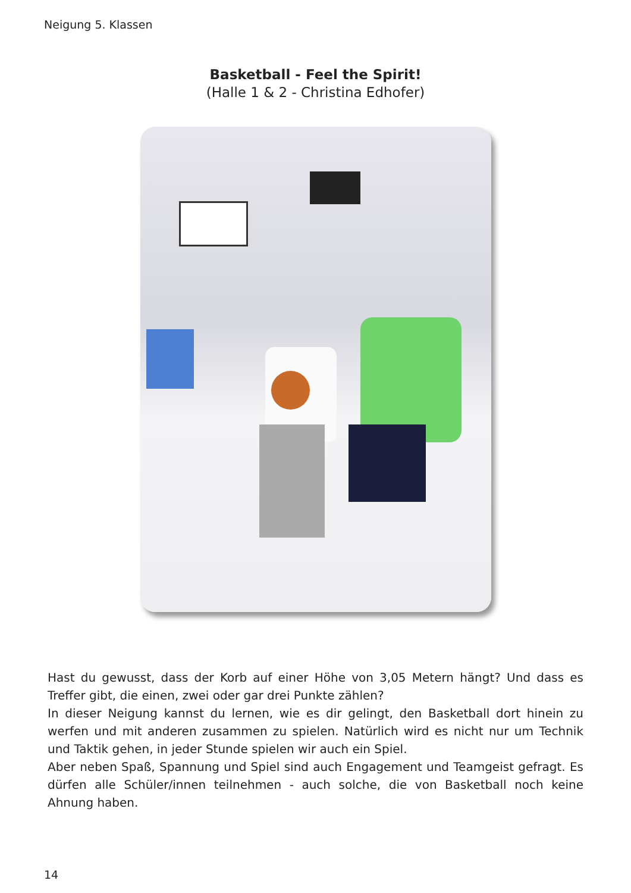Neigung 5. Klassen
Basketball - Feel the Spirit!
(Halle 1 & 2 - Christina Edhofer)
Hast du gewusst, dass der Korb auf einer Höhe von 3,05 Metern hängt? Und dass es Treffer gibt, die einen, zwei oder gar drei Punkte zählen?
In dieser Neigung kannst du lernen, wie es dir gelingt, den Basketball dort hinein zu werfen und mit anderen zusammen zu spielen. Natürlich wird es nicht nur um Technik und Taktik gehen, in jeder Stunde spielen wir auch ein Spiel.
Aber neben Spaß, Spannung und Spiel sind auch Engagement und Teamgeist gefragt. Es dürfen alle Schüler/innen teilnehmen - auch solche, die von Basketball noch keine Ahnung haben.
14